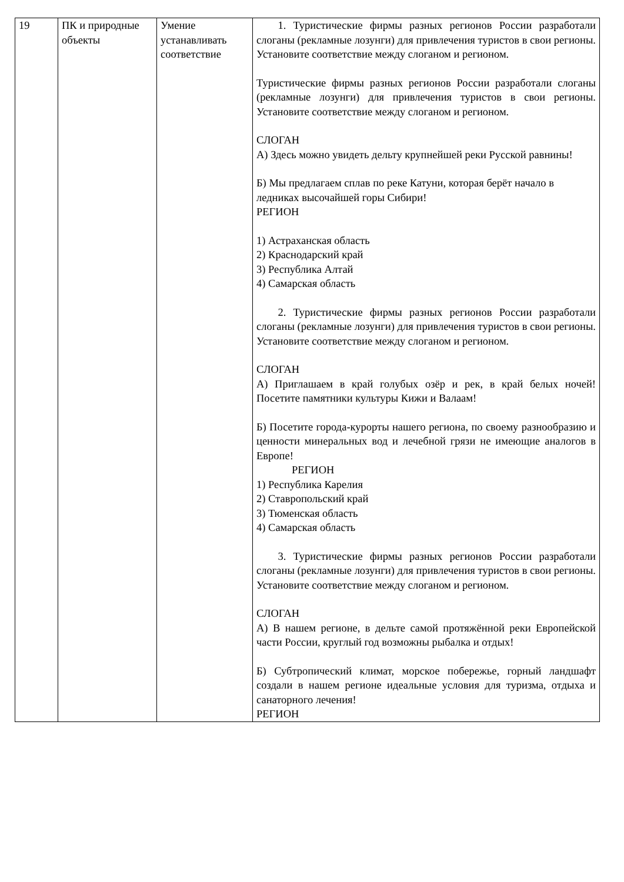| 19 | ПК и природные объекты | Умение устанавливать соответствие | 1. Туристические фирмы разных регионов России разработали слоганы (рекламные лозунги) для привлечения туристов в свои регионы. Установите соответствие между слоганом и регионом. Туристические фирмы разных регионов России разработали слоганы (рекламные лозунги) для привлечения туристов в свои регионы. Установите соответствие между слоганом и регионом. СЛОГАН А) Здесь можно увидеть дельту крупнейшей реки Русской равнины! Б) Мы предлагаем сплав по реке Катуни, которая берёт начало в ледниках высочайшей горы Сибири! РЕГИОН 1) Астраханская область 2) Краснодарский край 3) Республика Алтай 4) Самарская область 2. Туристические фирмы разных регионов России разработали слоганы (рекламные лозунги) для привлечения туристов в свои регионы. Установите соответствие между слоганом и регионом. СЛОГАН А) Приглашаем в край голубых озёр и рек, в край белых ночей! Посетите памятники культуры Кижи и Валаам! Б) Посетите города-курорты нашего региона, по своему разнообразию и ценности минеральных вод и лечебной грязи не имеющие аналогов в Европе! РЕГИОН 1) Республика Карелия 2) Ставропольский край 3) Тюменская область 4) Самарская область 3. Туристические фирмы разных регионов России разработали слоганы (рекламные лозунги) для привлечения туристов в свои регионы. Установите соответствие между слоганом и регионом. СЛОГАН А) В нашем регионе, в дельте самой протяжённой реки Европейской части России, круглый год возможны рыбалка и отдых! Б) Субтропический климат, морское побережье, горный ландшафт создали в нашем регионе идеальные условия для туризма, отдыха и санаторного лечения! РЕГИОН |